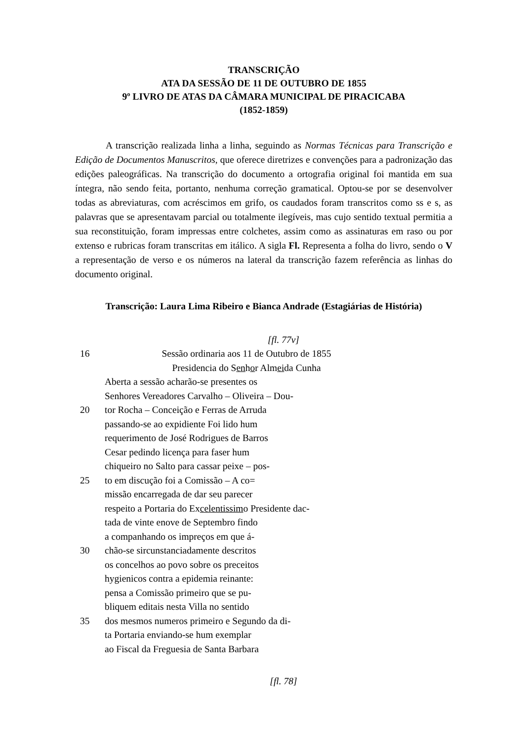TRANSCRIÇÃO
ATA DA SESSÃO DE 11 DE OUTUBRO DE 1855
9º LIVRO DE ATAS DA CÂMARA MUNICIPAL DE PIRACICABA
(1852-1859)
A transcrição realizada linha a linha, seguindo as Normas Técnicas para Transcrição e Edição de Documentos Manuscritos, que oferece diretrizes e convenções para a padronização das edições paleográficas. Na transcrição do documento a ortografia original foi mantida em sua íntegra, não sendo feita, portanto, nenhuma correção gramatical. Optou-se por se desenvolver todas as abreviaturas, com acréscimos em grifo, os caudados foram transcritos como ss e s, as palavras que se apresentavam parcial ou totalmente ilegíveis, mas cujo sentido textual permitia a sua reconstituição, foram impressas entre colchetes, assim como as assinaturas em raso ou por extenso e rubricas foram transcritas em itálico. A sigla Fl. Representa a folha do livro, sendo o V a representação de verso e os números na lateral da transcrição fazem referência as linhas do documento original.
Transcrição: Laura Lima Ribeiro e Bianca Andrade (Estagiárias de História)
[fl. 77v]
16 Sessão ordinaria aos 11 de Outubro de 1855
Presidencia do Senhor Almeida Cunha
Aberta a sessão acharão-se presentes os
Senhores Vereadores Carvalho – Oliveira – Dou-
20 tor Rocha – Conceição e Ferras de Arruda
passando-se ao expidiente Foi lido hum
requerimento de José Rodrigues de Barros
Cesar pedindo licença para faser hum
chiqueiro no Salto para cassar peixe – pos-
25 to em discução foi a Comissão – A co=
missão encarregada de dar seu parecer
respeito a Portaria do Excelentissimo Presidente dac-
tada de vinte enove de Septembro findo
a companhando os impreços em que á-
30 chão-se sircunstanciadamente descritos
os concelhos ao povo sobre os preceitos
hygienicos contra a epidemia reinante:
pensa a Comissão primeiro que se pu-
bliquem editais nesta Villa no sentido
35 dos mesmos numeros primeiro e Segundo da di-
ta Portaria enviando-se hum exemplar
ao Fiscal da Freguesia de Santa Barbara
[fl. 78]